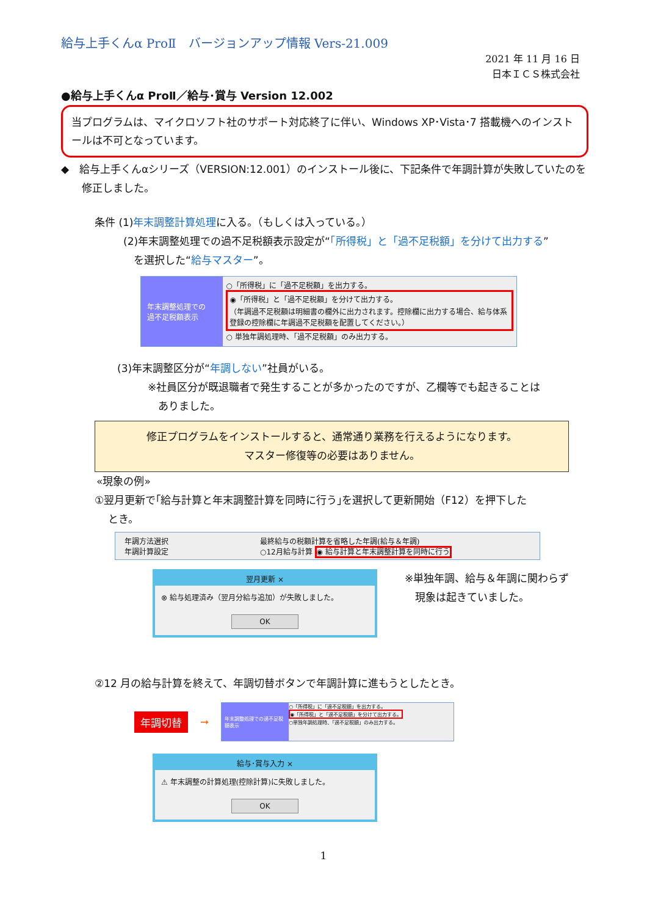給与上手くんα ProⅡ　バージョンアップ情報 Vers-21.009
2021 年 11 月 16 日
日本ＩＣＳ株式会社
●給与上手くんα ProⅡ／給与･賞与 Version 12.002
当プログラムは、マイクロソフト社のサポート対応終了に伴い、Windows XP･Vista･7 搭載機へのインストールは不可となっています。
◆　給与上手くんαシリーズ（VERSION:12.001）のインストール後に、下記条件で年調計算が失敗していたのを
　　修正しました。
条件 (1)年末調整計算処理に入る。（もしくは入っている。）
(2)年末調整処理での過不足税額表示設定が“「所得税」と「過不足税額」を分けて出力する”
　を選択した“給与マスター”。
年末調整処理での
過不足税額表示
○「所得税」に「過不足税額」を出力する。
◉「所得税」と「過不足税額」を分けて出力する。
（年調過不足税額は明細書の欄外に出力されます。控除欄に出力する場合、給与体系登録の控除欄に年調過不足税額を配置してください。）
○ 単独年調処理時、「過不足税額」のみ出力する。
(3)年末調整区分が“年調しない”社員がいる。
※社員区分が既退職者で発生することが多かったのですが、乙欄等でも起きることは
　ありました。
修正プログラムをインストールすると、通常通り業務を行えるようになります。
マスター修復等の必要はありません。
«現象の例»
①翌月更新で｢給与計算と年末調整計算を同時に行う｣を選択して更新開始（F12）を押下した
　 とき。
年調方法選択
年調計算設定
最終給与の税額計算を省略した年調(給与＆年調)
○12月給与計算 ◉ 給与計算と年末調整計算を同時に行う
翌月更新 ×
⊗ 給与処理済み（翌月分給与追加）が失敗しました。
OK
※単独年調、給与＆年調に関わらず
　現象は起きていました。
②12 月の給与計算を終えて、年調切替ボタンで年調計算に進もうとしたとき。
年調切替
➞
年末調整処理での過不足税額表示
○「所得税」に「過不足税額」を出力する。
◉「所得税」と「過不足税額」を分けて出力する。
○単独年調処理時、「過不足税額」のみ出力する。
給与･賞与入力 ×
⚠ 年末調整の計算処理(控除計算)に失敗しました。
OK
1